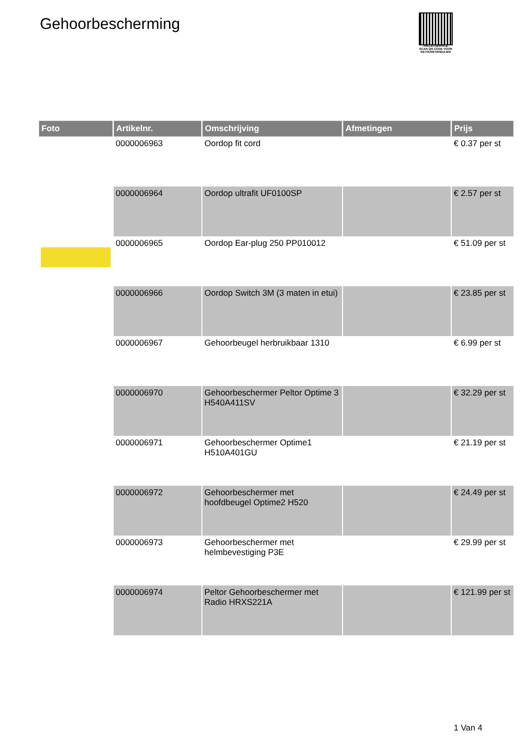Gehoorbescherming
PALLETSERVICE
SCAN QR-CODE VOOR RETOURFORMULIER
| Foto | Artikelnr. | Omschrijving | Afmetingen | Prijs |
| --- | --- | --- | --- | --- |
| | 0000006963 | Oordop fit cord | | € 0.37 per st |
| | 0000006964 | Oordop ultrafit UF0100SP | | € 2.57 per st |
| | 0000006965 | Oordop Ear-plug 250 PP010012 | | € 51.09 per st |
| | 0000006966 | Oordop Switch 3M (3 maten in etui) | | € 23.85 per st |
| | 0000006967 | Gehoorbeugel herbruikbaar 1310 | | € 6.99 per st |
| | 0000006970 | Gehoorbeschermer Peltor Optime 3 H540A411SV | | € 32.29 per st |
| | 0000006971 | Gehoorbeschermer Optime1 H510A401GU | | € 21.19 per st |
| | 0000006972 | Gehoorbeschermer met hoofdbeugel Optime2 H520 | | € 24.49 per st |
| | 0000006973 | Gehoorbeschermer met helmbevestiging P3E | | € 29.99 per st |
| | 0000006974 | Peltor Gehoorbeschermer met Radio HRXS221A | | € 121.99 per st |
1 Van 4